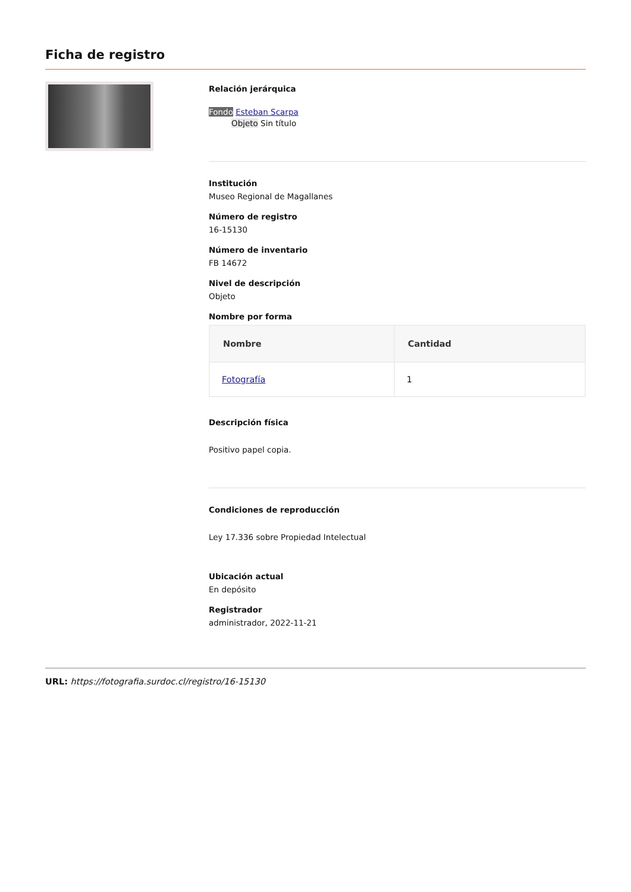Ficha de registro
Relación jerárquica
Fondo Esteban Scarpa
Objeto Sin título
Institución
Museo Regional de Magallanes
Número de registro
16-15130
Número de inventario
FB 14672
Nivel de descripción
Objeto
Nombre por forma
| Nombre | Cantidad |
| --- | --- |
| Fotografía | 1 |
Descripción física
Positivo papel copia.
Condiciones de reproducción
Ley 17.336 sobre Propiedad Intelectual
Ubicación actual
En depósito
Registrador
administrador, 2022-11-21
URL: https://fotografia.surdoc.cl/registro/16-15130